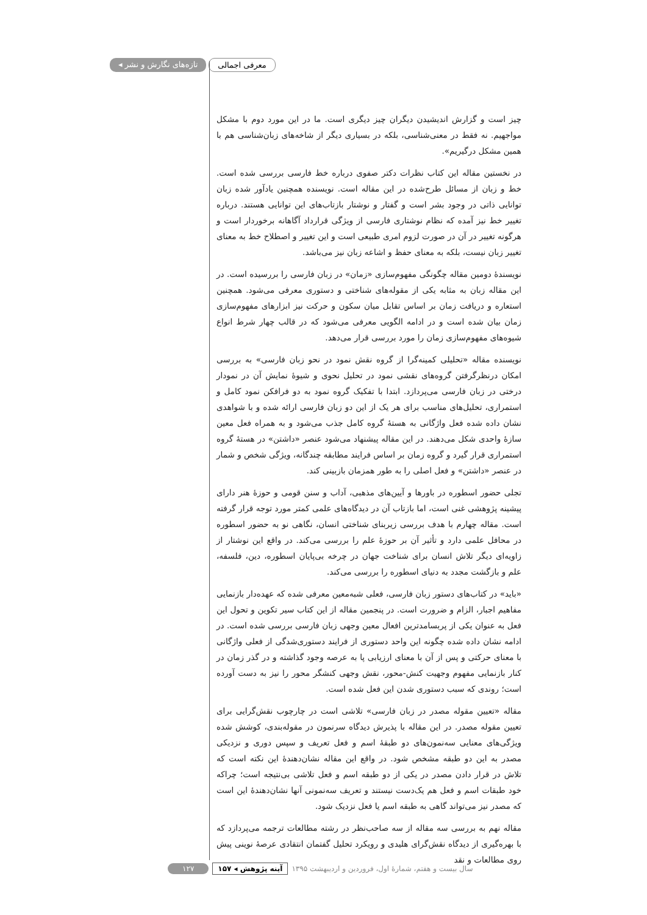◂ تازه‌های نگارش و نشر معرفی اجمالی
چیز است و گزارش اندیشیدن دیگران چیز دیگری است. ما در این مورد دوم با مشکل مواجهیم. نه فقط در معنی‌شناسی، بلکه در بسیاری دیگر از شاخه‌های زبان‌شناسی هم با همین مشکل درگیریم».
در نخستین مقاله این کتاب نظرات دکتر صفوی درباره خط فارسی بررسی شده است. خط و زبان از مسائل طرح‌شده در این مقاله است. نویسنده همچنین یادآور شده زبان توانایی ذاتی در وجود بشر است و گفتار و نوشتار بازتاب‌های این توانایی هستند. درباره تغییر خط نیز آمده که نظام نوشتاری فارسی از ویژگی قرارداد آگاهانه برخوردار است و هرگونه تغییر در آن در صورت لزوم امری طبیعی است و این تغییر و اصطلاح خط به معنای تغییر زبان نیست، بلکه به معنای حفظ و اشاعه زبان نیز می‌باشد.
نویسندهٔ دومین مقاله چگونگی مفهوم‌سازی «زمان» در زبان فارسی را بررسیده است. در این مقاله زبان به مثابه یکی از مقوله‌های شناختی و دستوری معرفی می‌شود. همچنین استعاره و دریافت زمان بر اساس تقابل میان سکون و حرکت نیز ابزارهای مفهوم‌سازی زمان بیان شده است و در ادامه الگویی معرفی می‌شود که در قالب چهار شرط انواع شیوه‌های مفهوم‌سازی زمان را مورد بررسی قرار می‌دهد.
نویسنده مقاله «تحلیلی کمینه‌گرا از گروه نقش نمود در نحو زبان فارسی» به بررسی امکان درنظرگرفتن گروه‌های نقشی نمود در تحلیل نحوی و شیوهٔ نمایش آن در نمودار درختی در زبان فارسی می‌پردازد. ابتدا با تفکیک گروه نمود به دو فرافکن نمود کامل و استمراری، تحلیل‌های مناسب برای هر یک از این دو زبان فارسی ارائه شده و با شواهدی نشان داده شده فعل واژگانی به هستهٔ گروه کامل جذب می‌شود و به همراه فعل معین سازهٔ واحدی شکل می‌دهند. در این مقاله پیشنهاد می‌شود عنصر «داشتن» در هستهٔ گروه استمراری قرار گیرد و گروه زمان بر اساس فرایند مطابقه چندگانه، ویژگی شخص و شمار در عنصر «داشتن» و فعل اصلی را به طور همزمان بازبینی کند.
تجلی حضور اسطوره در باورها و آیین‌های مذهبی، آداب و سنن قومی و حوزهٔ هنر دارای پیشینه پژوهشی غنی است، اما بازتاب آن در دیدگاه‌های علمی کمتر مورد توجه قرار گرفته است. مقاله چهارم با هدف بررسی زیربنای شناختی انسان، نگاهی نو به حضور اسطوره در محافل علمی دارد و تأثیر آن بر حوزهٔ علم را بررسی می‌کند. در واقع این نوشتار از زاویه‌ای دیگر تلاش انسان برای شناخت جهان در چرخه بی‌پایان اسطوره، دین، فلسفه، علم و بازگشت مجدد به دنیای اسطوره را بررسی می‌کند.
«باید» در کتاب‌های دستور زبان فارسی، فعلی شبه‌معین معرفی شده که عهده‌دار بازنمایی مفاهیم اجبار، الزام و ضرورت است. در پنجمین مقاله از این کتاب سیر تکوین و تحول این فعل به عنوان یکی از پربسامدترین افعال معین وجهی زبان فارسی بررسی شده است. در ادامه نشان داده شده چگونه این واحد دستوری از فرایند دستوری‌شدگی از فعلی واژگانی با معنای حرکتی و پس از آن با معنای ارزیابی پا به عرصه وجود گذاشته و در گذر زمان در کنار بازنمایی مفهوم وجهیت کنش-محور، نقش وجهی کنشگر محور را نیز به دست آورده است؛ روندی که سبب دستوری شدن این فعل شده است.
مقاله «تعیین مقوله مصدر در زبان فارسی» تلاشی است در چارچوب نقش‌گرایی برای تعیین مقوله مصدر. در این مقاله با پذیرش دیدگاه سرنمون در مقوله‌بندی، کوشش شده ویژگی‌های معنایی سه‌نمون‌های دو طبقهٔ اسم و فعل تعریف و سپس دوری و نزدیکی مصدر به این دو طبقه مشخص شود. در واقع این مقاله نشان‌دهندهٔ این نکته است که تلاش در قرار دادن مصدر در یکی از دو طبقه اسم و فعل تلاشی بی‌نتیجه است؛ چراکه خود طبقات اسم و فعل هم یک‌دست نیستند و تعریف سه‌نمونی آنها نشان‌دهندهٔ این است که مصدر نیز می‌تواند گاهی به طبقه اسم یا فعل نزدیک شود.
مقاله نهم به بررسی سه مقاله از سه صاحب‌نظر در رشته مطالعات ترجمه می‌پردازد که با بهره‌گیری از دیدگاه نقش‌گرای هلیدی و رویکرد تحلیل گفتمان انتقادی عرصهٔ نوینی پیش روی مطالعات و نقد
۱۲۷ ۱۵۷ ◂ آینه پژوهش سال بیست و هفتم، شمارهٔ اول، فروردین و اردیبهشت ۱۳۹۵